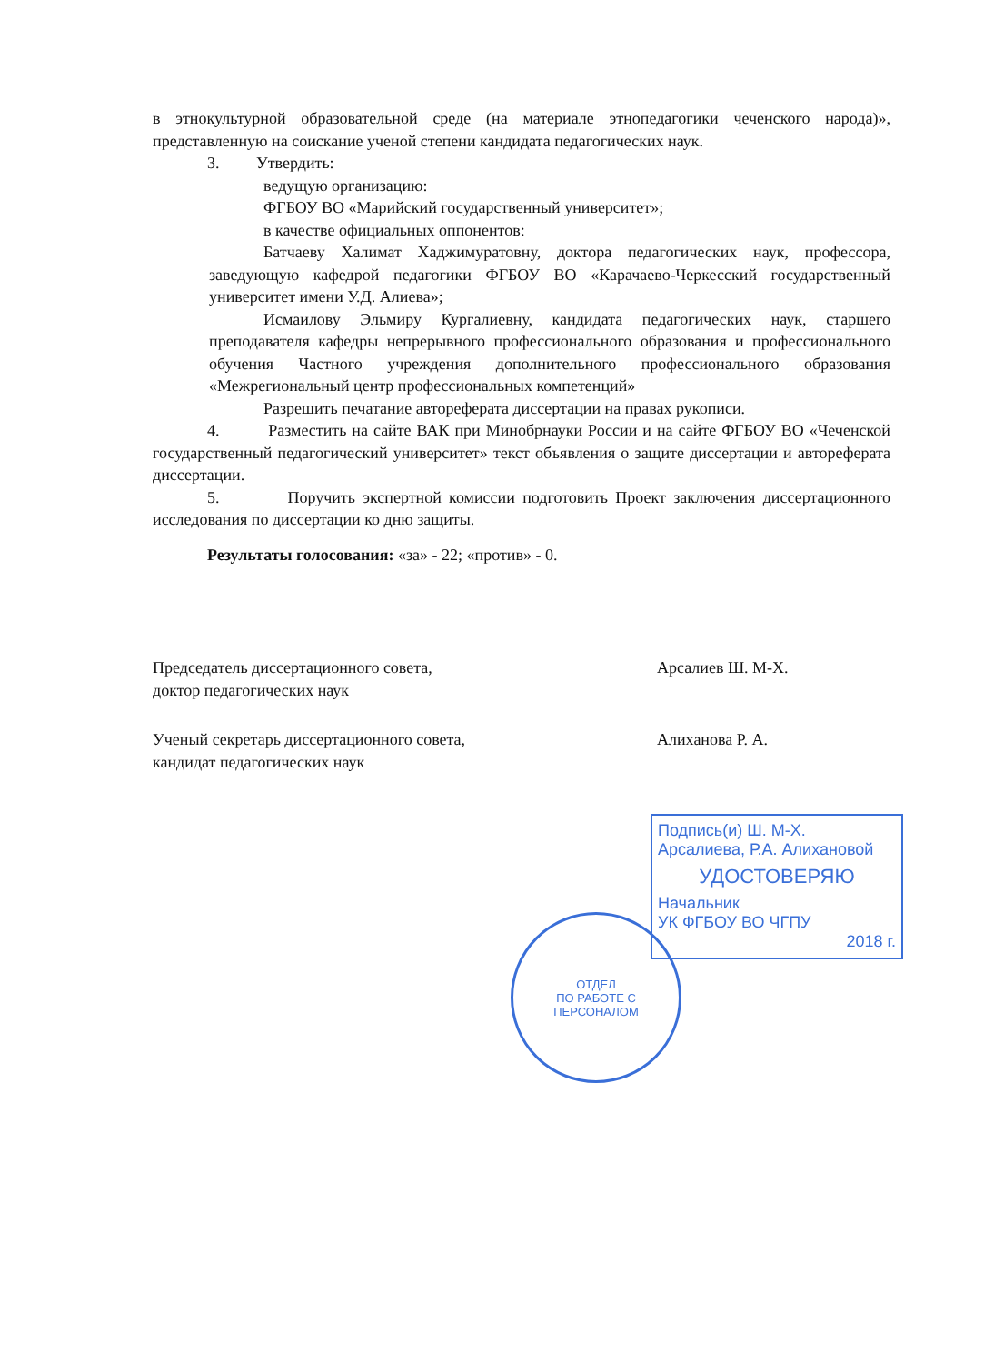в этнокультурной образовательной среде (на материале этнопедагогики чеченского народа)», представленную на соискание ученой степени кандидата педагогических наук.
3. Утвердить:
ведущую организацию:
ФГБОУ ВО «Марийский государственный университет»;
в качестве официальных оппонентов:
Батчаеву Халимат Хаджимуратовну, доктора педагогических наук, профессора, заведующую кафедрой педагогики ФГБОУ ВО «Карачаево-Черкесский государственный университет имени У.Д. Алиева»;
Исмаилову Эльмиру Кургалиевну, кандидата педагогических наук, старшего преподавателя кафедры непрерывного профессионального образования и профессионального обучения Частного учреждения дополнительного профессионального образования «Межрегиональный центр профессиональных компетенций»
Разрешить печатание автореферата диссертации на правах рукописи.
4. Разместить на сайте ВАК при Минобрнауки России и на сайте ФГБОУ ВО «Чеченской государственный педагогический университет» текст объявления о защите диссертации и автореферата диссертации.
5. Поручить экспертной комиссии подготовить Проект заключения диссертационного исследования по диссертации ко дню защиты.
Результаты голосования: «за» - 22; «против» - 0.
Председатель диссертационного совета,
доктор педагогических наук
Арсалиев Ш. М-Х.
Ученый секретарь диссертационного совета,
кандидат педагогических наук
Алиханова Р. А.
Подпись(и) Ш. М-Х. Арсалиева, Р.А. Алихановой
УДОСТОВЕРЯЮ
Начальник
УК ФГБОУ ВО ЧГПУ
2018 г.
ОТДЕЛ
ПО РАБОТЕ С
ПЕРСОНАЛОМ